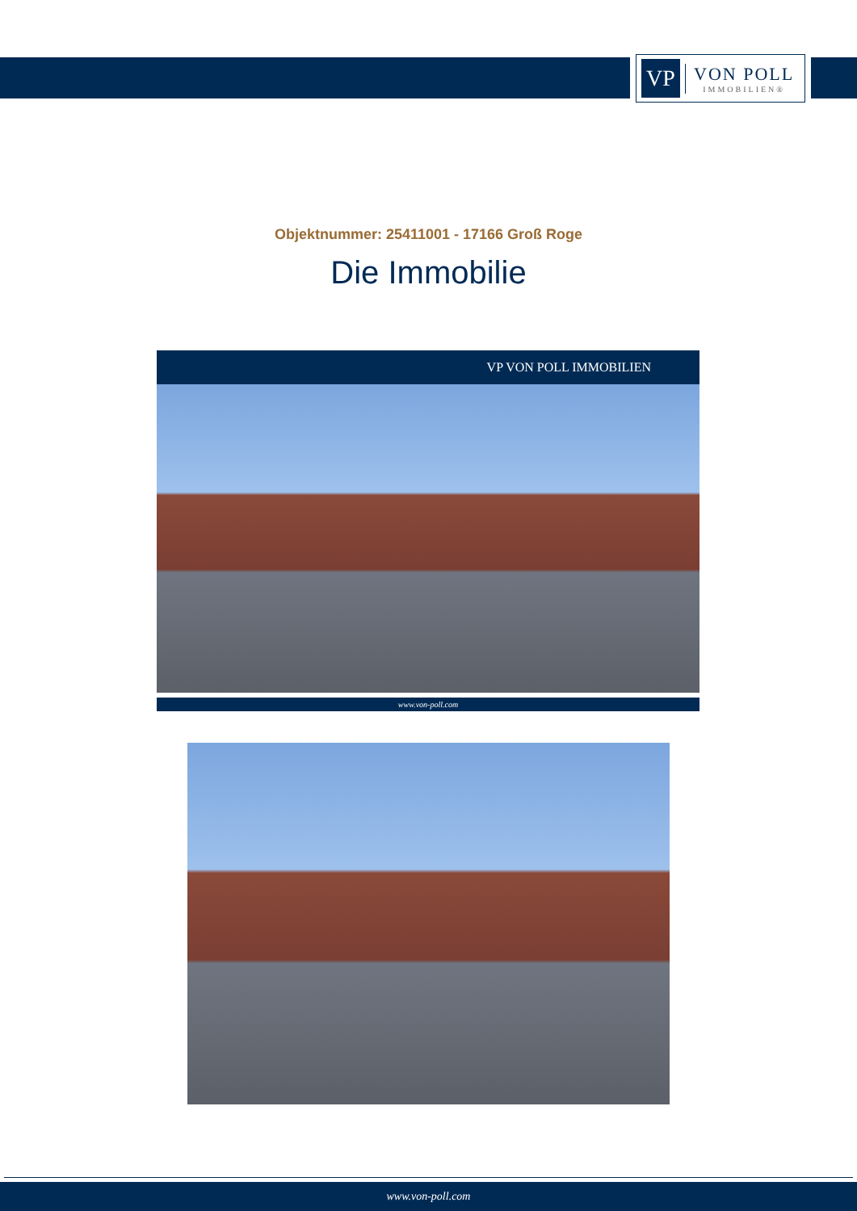VP
VON POLL
IMMOBILIEN®
Objektnummer: 25411001 - 17166 Groß Roge
Die Immobilie
VP VON POLL IMMOBILIEN
www.von-poll.com
www.von-poll.com